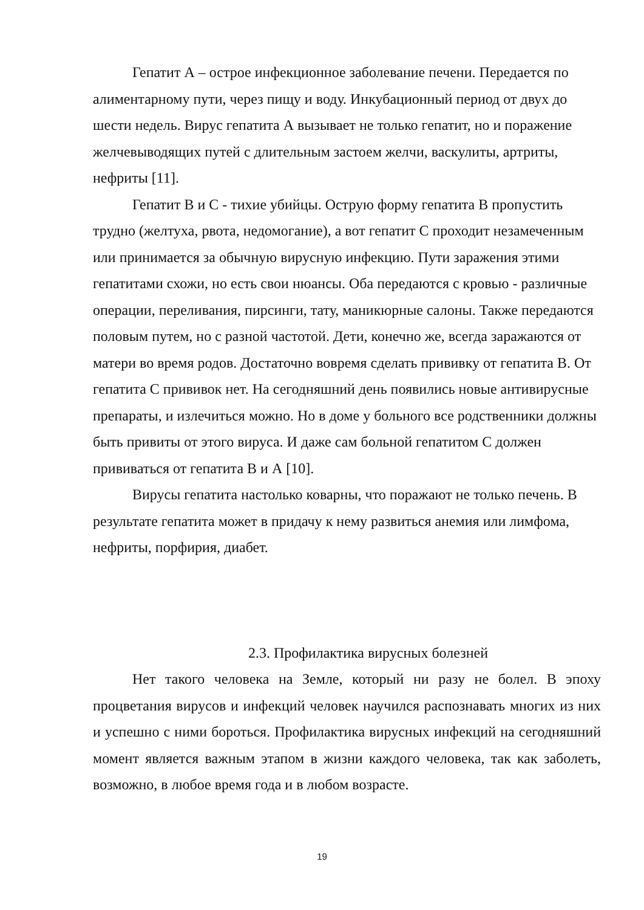Гепатит А – острое инфекционное заболевание печени. Передается по алиментарному пути, через пищу и воду. Инкубационный период от двух до шести недель. Вирус гепатита А вызывает не только гепатит, но и поражение желчевыводящих путей с длительным застоем желчи, васкулиты, артриты, нефриты [11].
Гепатит В и С - тихие убийцы. Острую форму гепатита В пропустить трудно (желтуха, рвота, недомогание), а вот гепатит С проходит незамеченным или принимается за обычную вирусную инфекцию. Пути заражения этими гепатитами схожи, но есть свои нюансы. Оба передаются с кровью - различные операции, переливания, пирсинги, тату, маникюрные салоны. Также передаются половым путем, но с разной частотой. Дети, конечно же, всегда заражаются от матери во время родов. Достаточно вовремя сделать прививку от гепатита В. От гепатита С прививок нет. На сегодняшний день появились новые антивирусные препараты, и излечиться можно. Но в доме у больного все родственники должны быть привиты от этого вируса. И даже сам больной гепатитом С должен прививаться от гепатита В и А [10].
Вирусы гепатита настолько коварны, что поражают не только печень. В результате гепатита может в придачу к нему развиться анемия или лимфома, нефриты, порфирия, диабет.
2.3. Профилактика вирусных болезней
Нет такого человека на Земле, который ни разу не болел. В эпоху процветания вирусов и инфекций человек научился распознавать многих из них и успешно с ними бороться. Профилактика вирусных инфекций на сегодняшний момент является важным этапом в жизни каждого человека, так как заболеть, возможно, в любое время года и в любом возрасте.
19